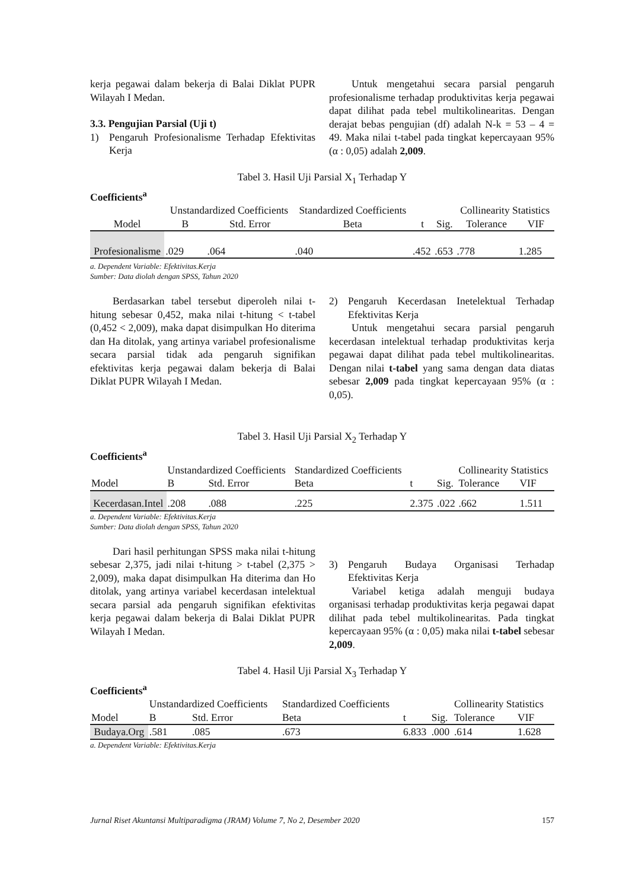kerja pegawai dalam bekerja di Balai Diklat PUPR Wilayah I Medan.
3.3. Pengujian Parsial (Uji t)
1) Pengaruh Profesionalisme Terhadap Efektivitas Kerja
Untuk mengetahui secara parsial pengaruh profesionalisme terhadap produktivitas kerja pegawai dapat dilihat pada tebel multikolinearitas. Dengan derajat bebas pengujian (df) adalah N-k = 53 – 4 = 49. Maka nilai t-tabel pada tingkat kepercayaan 95% (α : 0,05) adalah 2,009.
Tabel 3. Hasil Uji Parsial X<sub>1</sub> Terhadap Y
Coefficients<sup>a</sup>
| Model | Unstandardized Coefficients | | Standardized Coefficients | t | Sig. | Collinearity Statistics | |
| --- | --- | --- | --- | --- | --- | --- | --- |
| | B | Std. Error | Beta | | | Tolerance | VIF |
| Profesionalisme | .029 | .064 | .040 | .452 | .653 | .778 | 1.285 |
a. Dependent Variable: Efektivitas.Kerja
Sumber: Data diolah dengan SPSS, Tahun 2020
Berdasarkan tabel tersebut diperoleh nilai t-hitung sebesar 0,452, maka nilai t-hitung < t-tabel (0,452 < 2,009), maka dapat disimpulkan Ho diterima dan Ha ditolak, yang artinya variabel profesionalisme secara parsial tidak ada pengaruh signifikan efektivitas kerja pegawai dalam bekerja di Balai Diklat PUPR Wilayah I Medan.
2) Pengaruh Kecerdasan Inetelektual Terhadap Efektivitas Kerja
Untuk mengetahui secara parsial pengaruh kecerdasan intelektual terhadap produktivitas kerja pegawai dapat dilihat pada tebel multikolinearitas. Dengan nilai t-tabel yang sama dengan data diatas sebesar 2,009 pada tingkat kepercayaan 95% (α : 0,05).
Tabel 3. Hasil Uji Parsial X<sub>2</sub> Terhadap Y
Coefficients<sup>a</sup>
| Model | Unstandardized Coefficients | | Standardized Coefficients | t | Sig. | Collinearity Statistics | |
| | B | Std. Error | Beta | | | Tolerance | VIF |
| Kecerdasan.Intel | .208 | .088 | .225 | 2.375 | .022 | .662 | 1.511 |
a. Dependent Variable: Efektivitas.Kerja
Sumber: Data diolah dengan SPSS, Tahun 2020
Dari hasil perhitungan SPSS maka nilai t-hitung sebesar 2,375, jadi nilai t-hitung > t-tabel (2,375 > 2,009), maka dapat disimpulkan Ha diterima dan Ho ditolak, yang artinya variabel kecerdasan intelektual secara parsial ada pengaruh signifikan efektivitas kerja pegawai dalam bekerja di Balai Diklat PUPR Wilayah I Medan.
3) Pengaruh Budaya Organisasi Terhadap Efektivitas Kerja
Variabel ketiga adalah menguji budaya organisasi terhadap produktivitas kerja pegawai dapat dilihat pada tebel multikolinearitas. Pada tingkat kepercayaan 95% (α : 0,05) maka nilai t-tabel sebesar 2,009.
Tabel 4. Hasil Uji Parsial X<sub>3</sub> Terhadap Y
Coefficients<sup>a</sup>
| Model | Unstandardized Coefficients | | Standardized Coefficients | t | Sig. | Collinearity Statistics | |
| | B | Std. Error | Beta | | | Tolerance | VIF |
| Budaya.Org | .581 | .085 | .673 | 6.833 | .000 | .614 | 1.628 |
a. Dependent Variable: Efektivitas.Kerja
Jurnal Riset Akuntansi Multiparadigma (JRAM) Volume 7, No 2, Desember 2020 157